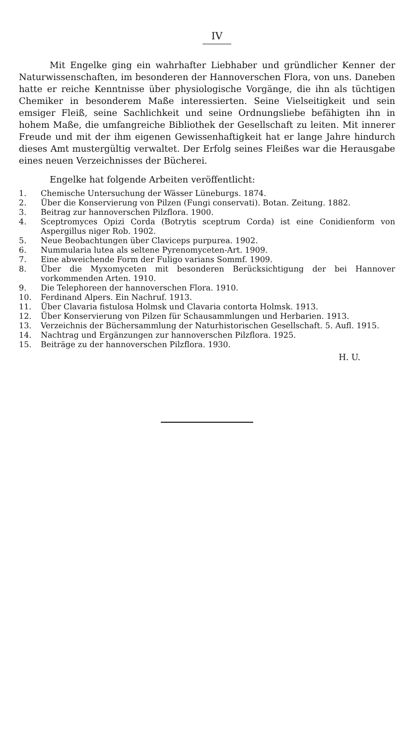IV
Mit Engelke ging ein wahrhafter Liebhaber und gründlicher Kenner der Naturwissenschaften, im besonderen der Hannoverschen Flora, von uns. Daneben hatte er reiche Kenntnisse über physiologische Vorgänge, die ihn als tüchtigen Chemiker in besonderem Maße interessierten. Seine Vielseitigkeit und sein emsiger Fleiß, seine Sachlichkeit und seine Ordnungsliebe befähigten ihn in hohem Maße, die umfangreiche Bibliothek der Gesellschaft zu leiten. Mit innerer Freude und mit der ihm eigenen Gewissenhaftigkeit hat er lange Jahre hindurch dieses Amt mustergültig verwaltet. Der Erfolg seines Fleißes war die Herausgabe eines neuen Verzeichnisses der Bücherei.
Engelke hat folgende Arbeiten veröffentlicht:
1. Chemische Untersuchung der Wässer Lüneburgs. 1874.
2. Über die Konservierung von Pilzen (Fungi conservati). Botan. Zeitung. 1882.
3. Beitrag zur hannoverschen Pilzflora. 1900.
4. Sceptromyces Opizi Corda (Botrytis sceptrum Corda) ist eine Conidienform von Aspergillus niger Rob. 1902.
5. Neue Beobachtungen über Claviceps purpurea. 1902.
6. Nummularia lutea als seltene Pyrenomyceten-Art. 1909.
7. Eine abweichende Form der Fuligo varians Sommf. 1909.
8. Über die Myxomyceten mit besonderen Berücksichtigung der bei Hannover vorkommenden Arten. 1910.
9. Die Telephoreen der hannoverschen Flora. 1910.
10. Ferdinand Alpers. Ein Nachruf. 1913.
11. Über Clavaria fistulosa Holmsk und Clavaria contorta Holmsk. 1913.
12. Über Konservierung von Pilzen für Schausammlungen und Herbarien. 1913.
13. Verzeichnis der Büchersammlung der Naturhistorischen Gesellschaft. 5. Aufl. 1915.
14. Nachtrag und Ergänzungen zur hannoverschen Pilzflora. 1925.
15. Beiträge zu der hannoverschen Pilzflora. 1930.
H. U.